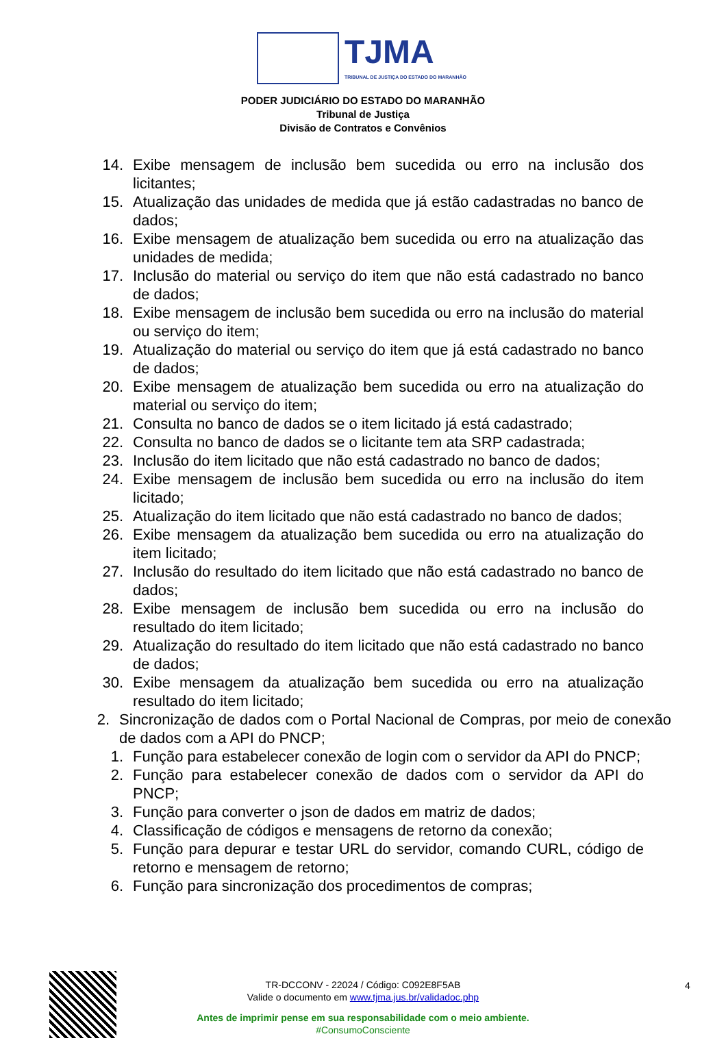TJMA
TRIBUNAL DE JUSTIÇA DO ESTADO DO MARANHÃO
PODER JUDICIÁRIO DO ESTADO DO MARANHÃO
Tribunal de Justiça
Divisão de Contratos e Convênios
14. Exibe mensagem de inclusão bem sucedida ou erro na inclusão dos licitantes;
15. Atualização das unidades de medida que já estão cadastradas no banco de dados;
16. Exibe mensagem de atualização bem sucedida ou erro na atualização das unidades de medida;
17. Inclusão do material ou serviço do item que não está cadastrado no banco de dados;
18. Exibe mensagem de inclusão bem sucedida ou erro na inclusão do material ou serviço do item;
19. Atualização do material ou serviço do item que já está cadastrado no banco de dados;
20. Exibe mensagem de atualização bem sucedida ou erro na atualização do material ou serviço do item;
21. Consulta no banco de dados se o item licitado já está cadastrado;
22. Consulta no banco de dados se o licitante tem ata SRP cadastrada;
23. Inclusão do item licitado que não está cadastrado no banco de dados;
24. Exibe mensagem de inclusão bem sucedida ou erro na inclusão do item licitado;
25. Atualização do item licitado que não está cadastrado no banco de dados;
26. Exibe mensagem da atualização bem sucedida ou erro na atualização do item licitado;
27. Inclusão do resultado do item licitado que não está cadastrado no banco de dados;
28. Exibe mensagem de inclusão bem sucedida ou erro na inclusão do resultado do item licitado;
29. Atualização do resultado do item licitado que não está cadastrado no banco de dados;
30. Exibe mensagem da atualização bem sucedida ou erro na atualização resultado do item licitado;
2. Sincronização de dados com o Portal Nacional de Compras, por meio de conexão de dados com a API do PNCP;
1. Função para estabelecer conexão de login com o servidor da API do PNCP;
2. Função para estabelecer conexão de dados com o servidor da API do PNCP;
3. Função para converter o json de dados em matriz de dados;
4. Classificação de códigos e mensagens de retorno da conexão;
5. Função para depurar e testar URL do servidor, comando CURL, código de retorno e mensagem de retorno;
6. Função para sincronização dos procedimentos de compras;
TR-DCCONV - 22024 / Código: C092E8F5AB
Valide o documento em www.tjma.jus.br/validadoc.php
Antes de imprimir pense em sua responsabilidade com o meio ambiente.
#ConsumoConsciente
4